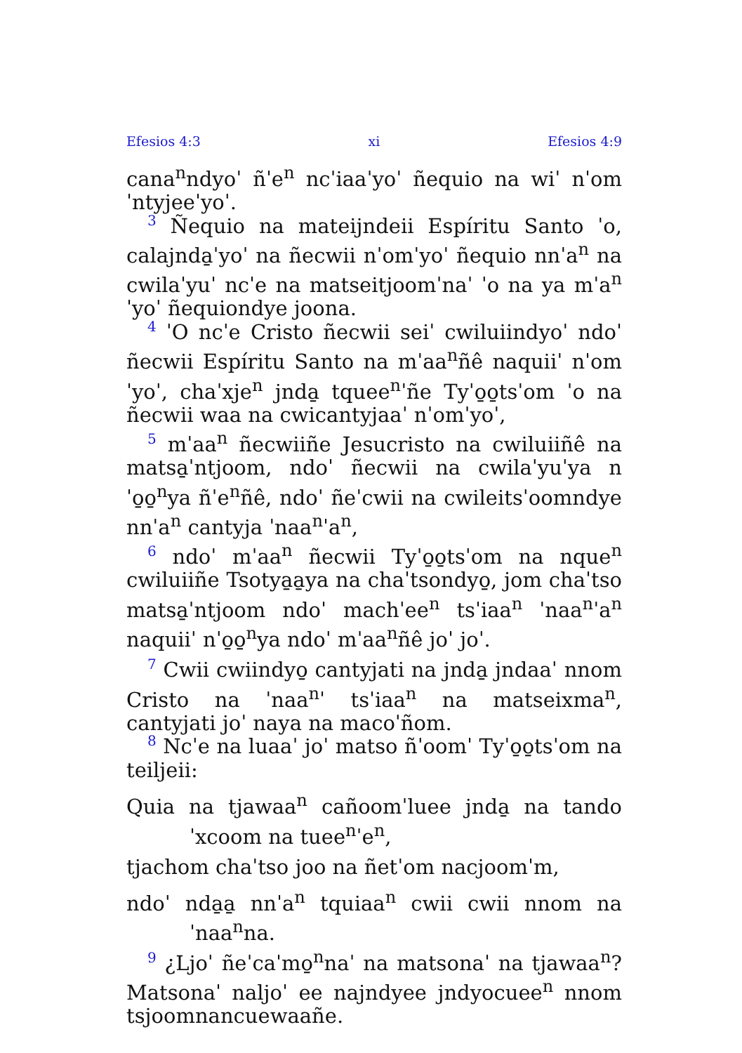Efesios 4:3 xi Efesios 4:9
cana<sup>n</sup>ndyoˈ ñˈe<sup>n</sup> ncˈiaaˈyoˈ ñequio na wiˈ nˈomˈntyjeeˈyoˈ.
3 Ñequio na mateijndeii Espíritu Santo ˈo, calajnda̱ˈyoˈ na ñecwii nˈomˈyoˈ ñequio nnˈa<sup>n</sup> na cwilaˈyuˈ ncˈe na matseitjoomˈnaˈ ˈo na ya mˈa<sup>n</sup>ˈyoˈ ñequiondye joona.
4 ˈO ncˈe Cristo ñecwii seiˈ cwiluiindyoˈ ndoˈ ñecwii Espíritu Santo na mˈaa<sup>n</sup>ñê naquiiˈ nˈomˈyoˈ, chaˈxje<sup>n</sup> jnda̱ tquee<sup>n</sup>ˈñe Tyˈo̱o̱tsˈom ˈo na ñecwii waa na cwicantyjaaˈ nˈomˈyoˈ,
5 mˈaa<sup>n</sup> ñecwiiñe Jesucristo na cwiluiiñê na matsa̱ˈntjoom, ndoˈ ñecwii na cwilaˈyuˈya nˈo̱o̱<sup>n</sup>ya ñˈe<sup>n</sup>ñê, ndoˈ ñeˈcwii na cwileitsˈoomndye nnˈa<sup>n</sup> cantyja ˈnaa<sup>n</sup>ˈa<sup>n</sup>,
6 ndoˈ mˈaa<sup>n</sup> ñecwii Tyˈo̱o̱tsˈom na nque<sup>n</sup> cwiluiiñe Tsotya̱a̱ya na chaˈtsondyo̱, jom chaˈtso matsa̱ˈntjoom ndoˈ machˈee<sup>n</sup> tsˈiaa<sup>n</sup> ˈnaa<sup>n</sup>ˈa<sup>n</sup> naquiiˈ nˈo̱o̱<sup>n</sup>ya ndoˈ mˈaa<sup>n</sup>ñê joˈ joˈ.
7 Cwii cwiindyo̱ cantyjati na jnda̱ jndaaˈ nnom Cristo na ˈnaa<sup>n</sup>ˈ tsˈiaa<sup>n</sup> na matseixma<sup>n</sup>, cantyjati joˈ naya na macoˈñom.
8 Ncˈe na luaaˈ joˈ matso ñˈoomˈ Tyˈo̱o̱tsˈom na teiljeii:
Quia na tjawaa<sup>n</sup> cañoomˈluee jnda̱ na tandoˈxcoom na tuee<sup>n</sup>ˈe<sup>n</sup>,
tjachom chaˈtso joo na ñetˈom nacjoomˈm,
ndoˈ nda̱a̱ nnˈa<sup>n</sup> tquiaa<sup>n</sup> cwii cwii nnom na ˈnaa<sup>n</sup>na.
9 ¿Ljoˈ ñeˈcaˈmo̱<sup>n</sup>naˈ na matsonaˈ na tjawaa<sup>n</sup>? Matsonaˈ naljoˈ ee najndyee jndyocuee<sup>n</sup> nnom tsjoomnancuewaañe.